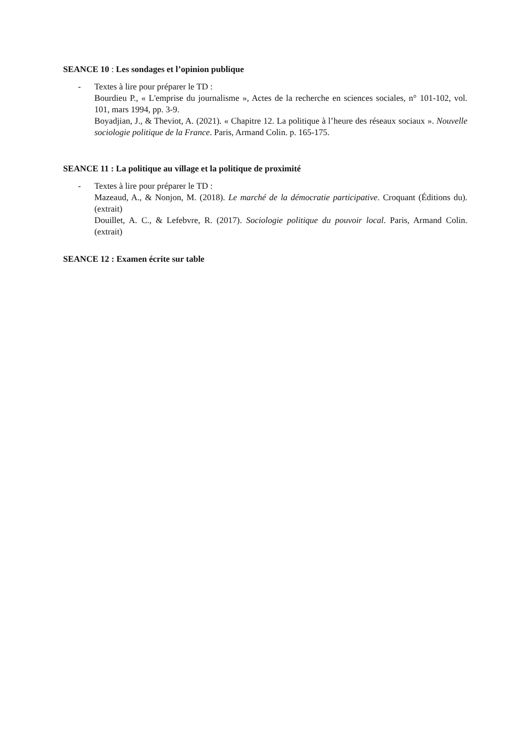SEANCE 10 : Les sondages et l’opinion publique
- Textes à lire pour préparer le TD :
Bourdieu P., « L'emprise du journalisme », Actes de la recherche en sciences sociales, n° 101-102, vol. 101, mars 1994, pp. 3-9.
Boyadjian, J., & Theviot, A. (2021). « Chapitre 12. La politique à l’heure des réseaux sociaux ». Nouvelle sociologie politique de la France. Paris, Armand Colin. p. 165-175.
SEANCE 11 : La politique au village et la politique de proximité
- Textes à lire pour préparer le TD :
Mazeaud, A., & Nonjon, M. (2018). Le marché de la démocratie participative. Croquant (Éditions du). (extrait)
Douillet, A. C., & Lefebvre, R. (2017). Sociologie politique du pouvoir local. Paris, Armand Colin. (extrait)
SEANCE 12 : Examen écrite sur table